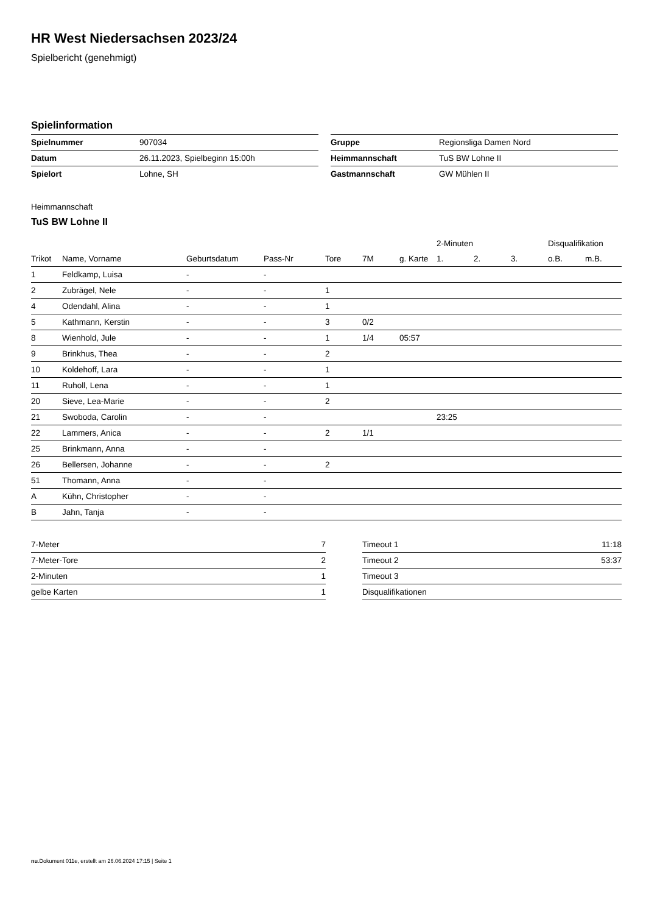HR West Niedersachsen 2023/24
Spielbericht (genehmigt)
Spielinformation
| Spielnummer | 907034 |
| Datum | 26.11.2023, Spielbeginn 15:00h |
| Spielort | Lohne, SH |
| Gruppe | Regionsliga Damen Nord |
| Heimmannschaft | TuS BW Lohne II |
| Gastmannschaft | GW Mühlen II |
Heimmannschaft
TuS BW Lohne II
| | | | | | | | 2-Minuten | | | Disqualifikation | |
| --- | --- | --- | --- | --- | --- | --- | --- | --- | --- | --- | --- |
| Trikot | Name, Vorname | Geburtsdatum | Pass-Nr | Tore | 7M | g. Karte | 1. | 2. | 3. | o.B. | m.B. |
| 1 | Feldkamp, Luisa | - | - | | | | | | | | |
| 2 | Zubrägel, Nele | - | - | 1 | | | | | | | |
| 4 | Odendahl, Alina | - | - | 1 | | | | | | | |
| 5 | Kathmann, Kerstin | - | - | 3 | 0/2 | | | | | | |
| 8 | Wienhold, Jule | - | - | 1 | 1/4 | 05:57 | | | | | |
| 9 | Brinkhus, Thea | - | - | 2 | | | | | | | |
| 10 | Koldehoff, Lara | - | - | 1 | | | | | | | |
| 11 | Ruholl, Lena | - | - | 1 | | | | | | | |
| 20 | Sieve, Lea-Marie | - | - | 2 | | | | | | | |
| 21 | Swoboda, Carolin | - | - | | | | 23:25 | | | | |
| 22 | Lammers, Anica | - | - | 2 | 1/1 | | | | | | |
| 25 | Brinkmann, Anna | - | - | | | | | | | | |
| 26 | Bellersen, Johanne | - | - | 2 | | | | | | | |
| 51 | Thomann, Anna | - | - | | | | | | | | |
| A | Kühn, Christopher | - | - | | | | | | | | |
| B | Jahn, Tanja | - | - | | | | | | | | |
| 7-Meter | 7 |
| 7-Meter-Tore | 2 |
| 2-Minuten | 1 |
| gelbe Karten | 1 |
| Timeout 1 | 11:18 |
| Timeout 2 | 53:37 |
| Timeout 3 | |
| Disqualifikationen | |
nu.Dokument 011e, erstellt am 26.06.2024 17:15 | Seite 1